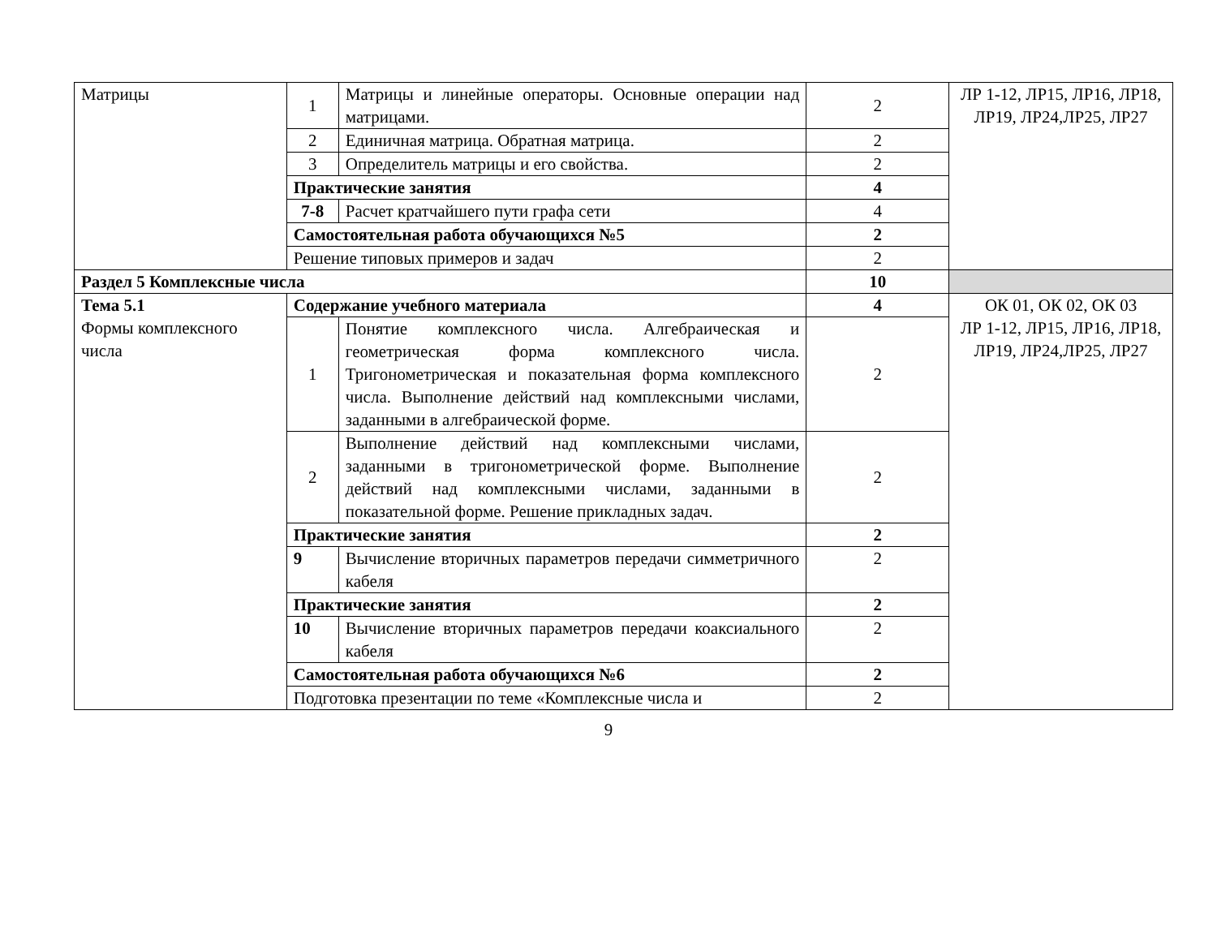| Матрицы | 1 | Матрицы и линейные операторы. Основные операции над матрицами. | 2 | ЛР 1-12, ЛР15, ЛР16, ЛР18, ЛР19, ЛР24,ЛР25, ЛР27 |
| | 2 | Единичная матрица. Обратная матрица. | 2 | |
| | 3 | Определитель матрицы и его свойства. | 2 | |
| | Практические занятия | | 4 | |
| | 7-8 | Расчет кратчайшего пути графа сети | 4 | |
| | Самостоятельная работа обучающихся №5 | | 2 | |
| | Решение типовых примеров и задач | | 2 | |
| Раздел 5 Комплексные числа | | | 10 | |
| Тема 5.1 Формы комплексного числа | Содержание учебного материала | | 4 | ОК 01, ОК 02, ОК 03 ЛР 1-12, ЛР15, ЛР16, ЛР18, ЛР19, ЛР24,ЛР25, ЛР27 |
| | 1 | Понятие комплексного числа. Алгебраическая и геометрическая форма комплексного числа. Тригонометрическая и показательная форма комплексного числа. Выполнение действий над комплексными числами, заданными в алгебраической форме. | 2 | |
| | 2 | Выполнение действий над комплексными числами, заданными в тригонометрической форме. Выполнение действий над комплексными числами, заданными в показательной форме. Решение прикладных задач. | 2 | |
| | Практические занятия | | 2 | |
| | 9 | Вычисление вторичных параметров передачи симметричного кабеля | 2 | |
| | Практические занятия | | 2 | |
| | 10 | Вычисление вторичных параметров передачи коаксиального кабеля | 2 | |
| | Самостоятельная работа обучающихся №6 | | 2 | |
| | Подготовка презентации по теме «Комплексные числа и | | 2 | |
9